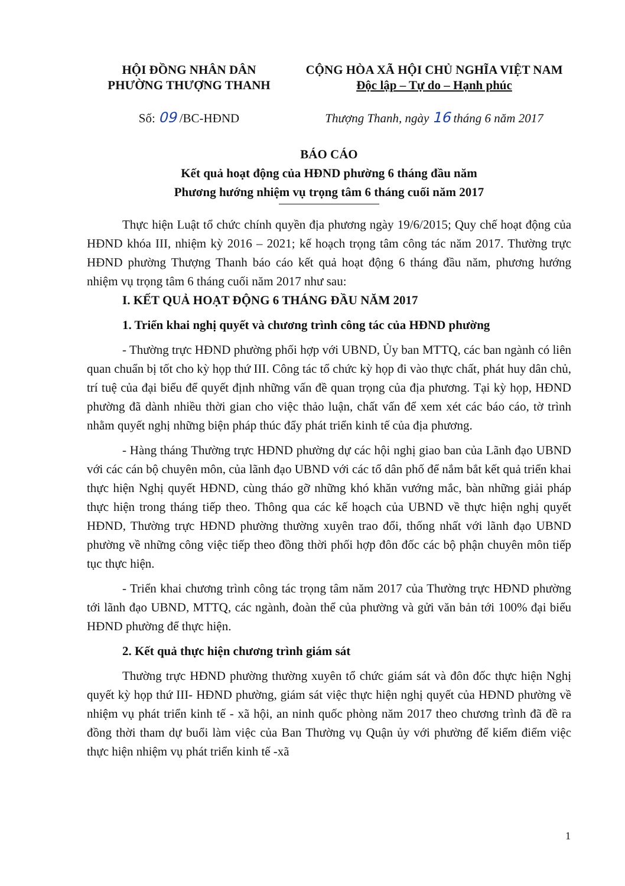HỘI ĐỒNG NHÂN DÂN
PHƯỜNG THƯỢNG THANH
CỘNG HÒA XÃ HỘI CHỦ NGHĨA VIỆT NAM
Độc lập – Tự do – Hạnh phúc
Số: 09 /BC-HĐND Thượng Thanh, ngày 16 tháng 6 năm 2017
BÁO CÁO
Kết quả hoạt động của HĐND phường 6 tháng đầu năm
Phương hướng nhiệm vụ trọng tâm 6 tháng cuối năm 2017
Thực hiện Luật tổ chức chính quyền địa phương ngày 19/6/2015; Quy chế hoạt động của HĐND khóa III, nhiệm kỳ 2016 – 2021; kế hoạch trọng tâm công tác năm 2017. Thường trực HĐND phường Thượng Thanh báo cáo kết quả hoạt động 6 tháng đầu năm, phương hướng nhiệm vụ trọng tâm 6 tháng cuối năm 2017 như sau:
I. KẾT QUẢ HOẠT ĐỘNG 6 THÁNG ĐẦU NĂM 2017
1. Triển khai nghị quyết và chương trình công tác của HĐND phường
- Thường trực HĐND phường phối hợp với UBND, Ủy ban MTTQ, các ban ngành có liên quan chuẩn bị tốt cho kỳ họp thứ III. Công tác tổ chức kỳ họp đi vào thực chất, phát huy dân chủ, trí tuệ của đại biểu để quyết định những vấn đề quan trọng của địa phương. Tại kỳ họp, HĐND phường đã dành nhiều thời gian cho việc thảo luận, chất vấn để xem xét các báo cáo, tờ trình nhằm quyết nghị những biện pháp thúc đẩy phát triển kinh tế của địa phương.
- Hàng tháng Thường trực HĐND phường dự các hội nghị giao ban của Lãnh đạo UBND với các cán bộ chuyên môn, của lãnh đạo UBND với các tổ dân phố để nắm bắt kết quả triển khai thực hiện Nghị quyết HĐND, cùng tháo gỡ những khó khăn vướng mắc, bàn những giải pháp thực hiện trong tháng tiếp theo. Thông qua các kế hoạch của UBND về thực hiện nghị quyết HĐND, Thường trực HĐND phường thường xuyên trao đổi, thống nhất với lãnh đạo UBND phường về những công việc tiếp theo đồng thời phối hợp đôn đốc các bộ phận chuyên môn tiếp tục thực hiện.
- Triển khai chương trình công tác trọng tâm năm 2017 của Thường trực HĐND phường tới lãnh đạo UBND, MTTQ, các ngành, đoàn thể của phường và gửi văn bản tới 100% đại biểu HĐND phường để thực hiện.
2. Kết quả thực hiện chương trình giám sát
Thường trực HĐND phường thường xuyên tổ chức giám sát và đôn đốc thực hiện Nghị quyết kỳ họp thứ III- HĐND phường, giám sát việc thực hiện nghị quyết của HĐND phường về nhiệm vụ phát triển kinh tế - xã hội, an ninh quốc phòng năm 2017 theo chương trình đã đề ra đồng thời tham dự buổi làm việc của Ban Thường vụ Quận ủy với phường để kiểm điểm việc thực hiện nhiệm vụ phát triển kinh tế -xã
1